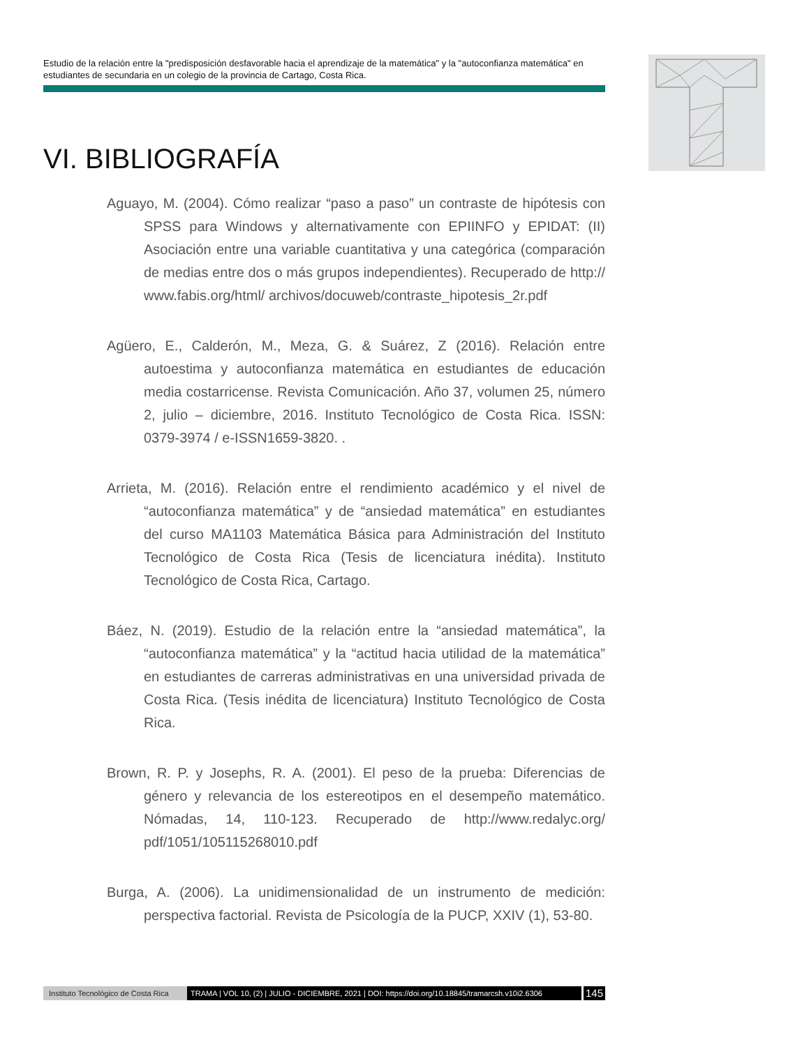Estudio de la relación entre la "predisposición desfavorable hacia el aprendizaje de la matemática" y la "autoconfianza matemática" en estudiantes de secundaria en un colegio de la provincia de Cartago, Costa Rica.
VI. BIBLIOGRAFÍA
Aguayo, M. (2004). Cómo realizar “paso a paso” un contraste de hipótesis con SPSS para Windows y alternativamente con EPIINFO y EPIDAT: (II) Asociación entre una variable cuantitativa y una categórica (comparación de medias entre dos o más grupos independientes). Recuperado de http:// www.fabis.org/html/ archivos/docuweb/contraste_hipotesis_2r.pdf
Agüero, E., Calderón, M., Meza, G. & Suárez, Z (2016). Relación entre autoestima y autoconfianza matemática en estudiantes de educación media costarricense. Revista Comunicación. Año 37, volumen 25, número 2, julio – diciembre, 2016. Instituto Tecnológico de Costa Rica. ISSN: 0379-3974 / e-ISSN1659-3820. .
Arrieta, M. (2016). Relación entre el rendimiento académico y el nivel de “autoconfianza matemática” y de “ansiedad matemática” en estudiantes del curso MA1103 Matemática Básica para Administración del Instituto Tecnológico de Costa Rica (Tesis de licenciatura inédita). Instituto Tecnológico de Costa Rica, Cartago.
Báez, N. (2019). Estudio de la relación entre la “ansiedad matemática”, la “autoconfianza matemática” y la “actitud hacia utilidad de la matemática” en estudiantes de carreras administrativas en una universidad privada de Costa Rica. (Tesis inédita de licenciatura) Instituto Tecnológico de Costa Rica.
Brown, R. P. y Josephs, R. A. (2001). El peso de la prueba: Diferencias de género y relevancia de los estereotipos en el desempeño matemático. Nómadas, 14, 110-123. Recuperado de http://www.redalyc.org/ pdf/1051/105115268010.pdf
Burga, A. (2006). La unidimensionalidad de un instrumento de medición: perspectiva factorial. Revista de Psicología de la PUCP, XXIV (1), 53-80.
Instituto Tecnológico de Costa Rica TRAMA | VOL 10, (2) | JULIO - DICIEMBRE, 2021 | DOI: https://doi.org/10.18845/tramarcsh.v10i2.6306 145